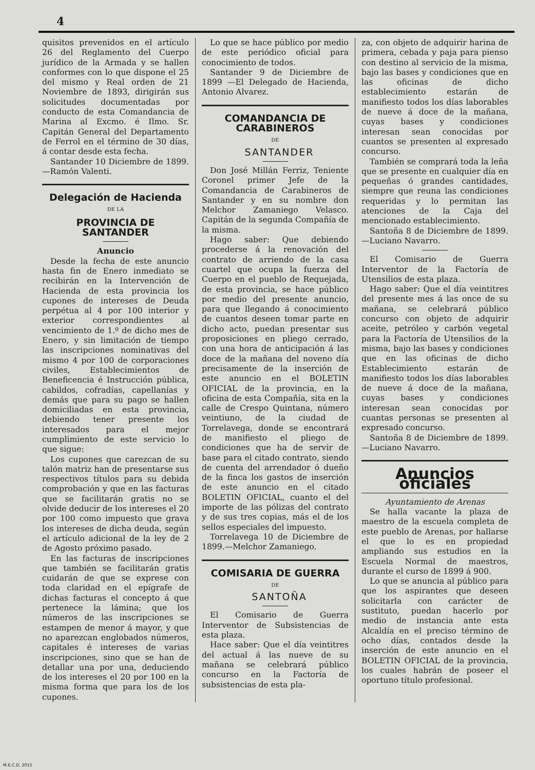4
quisitos prevenidos en el artículo 26 del Reglamento del Cuerpo jurídico de la Armada y se hallen conformes con lo que dispone el 25 del mismo y Real orden de 21 Noviembre de 1893, dirigirán sus solicitudes documentadas por conducto de esta Comandancia de Marina al Excmo. é Ilmo. Sr. Capitán General del Departamento de Ferrol en el término de 30 días, á contar desde esta fecha.
Santander 10 Diciembre de 1899. —Ramón Valenti.
Delegación de Hacienda
DE LA
PROVINCIA DE SANTANDER
Anuncio
Desde la fecha de este anuncio hasta fin de Enero inmediato se recibirán en la Intervención de Hacienda de esta provincia los cupones de intereses de Deuda perpétua al 4 por 100 interior y exterior correspondientes al vencimiento de 1.º de dicho mes de Enero, y sin limitación de tiempo las inscripciones nominativas del mismo 4 por 100 de corporaciones civiles, Establecimientos de Beneficencia é Instrucción pública, cabildos, cofradías, capellanías y demás que para su pago se hallen domiciliadas en esta provincia, debiendo tener presente los interesados para el mejor cumplimiento de este servicio lo que sigue:
Los cupones que carezcan de su talón matriz han de presentarse sus respectivos títulos para su debida comprobación y que en las facturas que se facilitarán gratis no se olvide deducir de los intereses el 20 por 100 como impuesto que grava los intereses de dicha deuda, según el artículo adicional de la ley de 2 de Agosto próximo pasado.
En las facturas de inscripciones que también se facilitarán gratis cuidarán de que se exprese con toda claridad en el epígrafe de dichas facturas el concepto á que pertenece la lámina; que los números de las inscripciones se estampen de menor á mayor, y que no aparezcan englobados números, capitales é intereses de varias inscripciones, sino que se han de detallar una por una, deduciendo de los intereses el 20 por 100 en la misma forma que para los de los cupones.
Lo que se hace público por medio de este periódico oficial para conocimiento de todos.
Santander 9 de Diciembre de 1899 —El Delegado de Hacienda, Antonio Alvarez.
COMANDANCIA DE CARABINEROS
DE
SANTANDER
Don José Millán Ferriz, Teniente Coronel primer Jefe de la Comandancia de Carabineros de Santander y en su nombre don Melchor Zamaniego Velasco. Capitán de la segunda Compañía de la misma.
Hago saber: Que debiendo procederse á la renovación del contrato de arriendo de la casa cuartel que ocupa la fuerza del Cuerpo en el pueblo de Requejada, de esta provincia, se hace público por medio del presente anuncio, para que llegando á conocimiento de cuantos deseen tomar parte en dicho acto, puedan presentar sus proposiciones en pliego cerrado, con una hora de anticipación á las doce de la mañana del noveno día precisamente de la inserción de este anuncio en el BOLETIN OFICIAL de la provincia, en la oficina de esta Compañía, sita en la calle de Crespo Quintana, número veintiuno, de la ciudad de Torrelavega, donde se encontrará de manifiesto el pliego de condiciones que ha de servir de base para el citado contrato, siendo de cuenta del arrendador ó dueño de la finca los gastos de inserción de este anuncio en el citado BOLETIN OFICIAL, cuanto el del importe de las pólizas del contrato y de sus tres copias, más el de los sellos especiales del impuesto.
Torrelavega 10 de Diciembre de 1899.—Melchor Zamaniego.
COMISARIA DE GUERRA
DE
SANTOÑA
El Comisario de Guerra Interventor de Subsistencias de esta plaza.
Hace saber: Que el día veintitres del actual á las nueve de su mañana se celebrará público concurso en la Factoría de subsistencias de esta pla-
za, con objeto de adquirir harina de primera, cebada y paja para pienso con destino al servicio de la misma, bajo las bases y condiciones que en las oficinas de dicho establecimiento estarán de manifiesto todos los días laborables de nueve á doce de la mañana, cuyas bases y condiciones interesan sean conocidas por cuantos se presenten al expresado concurso.
También se comprará toda la leña que se presente en cualquier día en pequeñas ó grandes cantidades, siempre que reuna las condiciones requeridas y lo permitan las atenciones de la Caja del mencionado establecimiento.
Santoña 8 de Diciembre de 1899. —Luciano Navarro.
El Comisario de Guerra Interventor de la Factoría de Utensilios de esta plaza.
Hago saber: Que el día veintitres del presente mes á las once de su mañana, se celebrará público concurso con objeto de adquirir aceite, petróleo y carbón vegetal para la Factoría de Utensilios de la misma, bajo las bases y condiciones que en las oficinas de dicho Establecimiento estarán de manifiesto todos los días laborables de nueve á doce de la mañana, cuyas bases y condiciones interesan sean conocidas por cuantas personas se presenten al expresado concurso.
Santoña 8 de Diciembre de 1899. —Luciano Navarro.
Anuncios oficiales
Ayuntamiento de Arenas
Se halla vacante la plaza de maestro de la escuela completa de este pueblo de Arenas, por hallarse el que lo es en propiedad ampliando sus estudios en la Escuela Normal de maestros, durante el curso de 1899 á 900.
Lo que se anuncia al público para que los aspirantes que deseen solicitarla con carácter de sustituto, puedan hacerlo por medio de instancia ante esta Alcaldía en el preciso término de ocho días, contados desde la inserción de este anuncio en el BOLETIN OFICIAL de la provincia, los cuales habrán de poseer el oportuno título profesional.
M.E.C.D. 2015